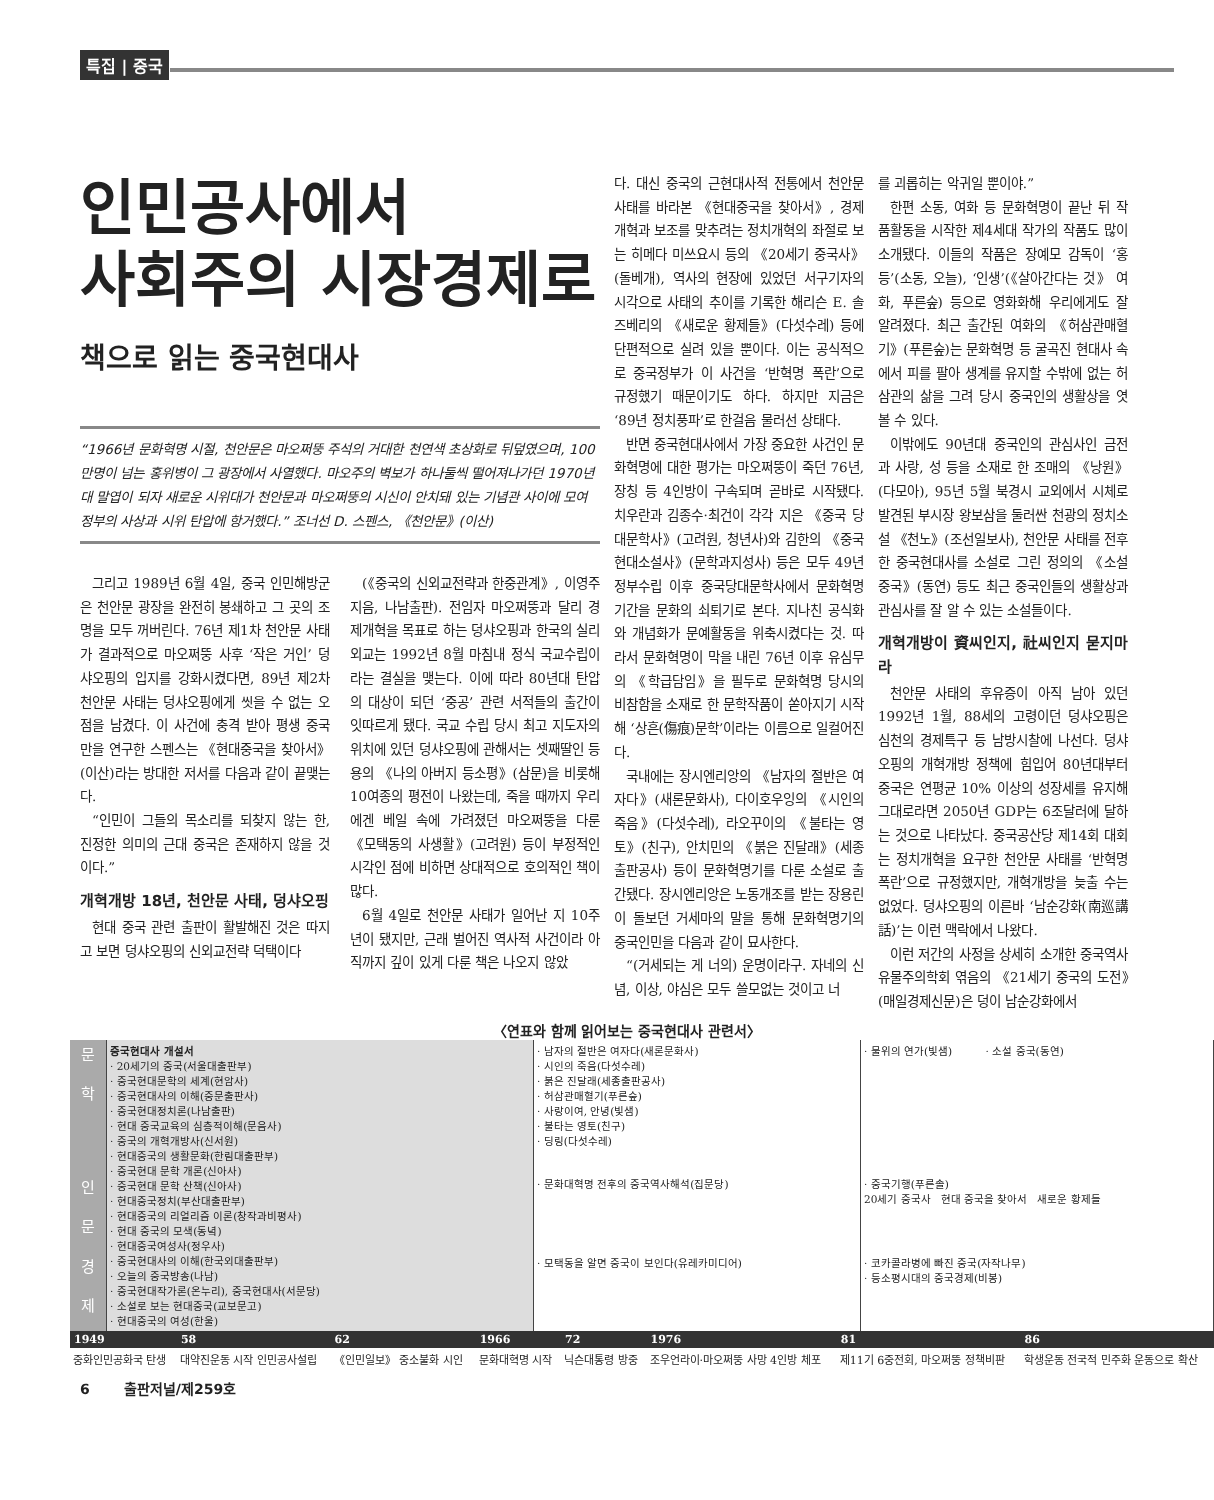특집 | 중국
인민공사에서
사회주의 시장경제로
책으로 읽는 중국현대사
“1966년 문화혁명 시절, 천안문은 마오쩌뚱 주석의 거대한 천연색 초상화로 뒤덮였으며, 100만명이 넘는 홍위병이 그 광장에서 사열했다. 마오주의 벽보가 하나둘씩 떨어져나가던 1970년대 말엽이 되자 새로운 시위대가 천안문과 마오쩌뚱의 시신이 안치돼 있는 기념관 사이에 모여 정부의 사상과 시위 탄압에 항거했다.” 조너선 D. 스펜스, 《천안문》(이산)
그리고 1989년 6월 4일, 중국 인민해방군은 천안문 광장을 완전히 봉쇄하고 그 곳의 조명을 모두 꺼버린다. 76년 제1차 천안문 사태가 결과적으로 마오쩌뚱 사후 ‘작은 거인’ 덩샤오핑의 입지를 강화시켰다면, 89년 제2차 천안문 사태는 덩샤오핑에게 씻을 수 없는 오점을 남겼다. 이 사건에 충격 받아 평생 중국만을 연구한 스펜스는 《현대중국을 찾아서》(이산)라는 방대한 저서를 다음과 같이 끝맺는다.
“인민이 그들의 목소리를 되찾지 않는 한, 진정한 의미의 근대 중국은 존재하지 않을 것이다.”
개혁개방 18년, 천안문 사태, 덩샤오핑
현대 중국 관련 출판이 활발해진 것은 따지고 보면 덩샤오핑의 신외교전략 덕택이다
(《중국의 신외교전략과 한중관계》, 이영주 지음, 나남출판). 전임자 마오쩌뚱과 달리 경제개혁을 목표로 하는 덩샤오핑과 한국의 실리외교는 1992년 8월 마침내 정식 국교수립이라는 결실을 맺는다. 이에 따라 80년대 탄압의 대상이 되던 ‘중공’ 관련 서적들의 출간이 잇따르게 됐다. 국교 수립 당시 최고 지도자의 위치에 있던 덩샤오핑에 관해서는 셋째딸인 등용의 《나의 아버지 등소평》(삼문)을 비롯해 10여종의 평전이 나왔는데, 죽을 때까지 우리에겐 베일 속에 가려졌던 마오쩌뚱을 다룬 《모택동의 사생활》(고려원) 등이 부정적인 시각인 점에 비하면 상대적으로 호의적인 책이 많다.
6월 4일로 천안문 사태가 일어난 지 10주년이 됐지만, 근래 벌어진 역사적 사건이라 아직까지 깊이 있게 다룬 책은 나오지 않았
다. 대신 중국의 근현대사적 전통에서 천안문 사태를 바라본 《현대중국을 찾아서》, 경제개혁과 보조를 맞추려는 정치개혁의 좌절로 보는 히메다 미쓰요시 등의 《20세기 중국사》(돌베개), 역사의 현장에 있었던 서구기자의 시각으로 사태의 추이를 기록한 해리슨 E. 솔즈베리의 《새로운 황제들》(다섯수레) 등에 단편적으로 실려 있을 뿐이다. 이는 공식적으로 중국정부가 이 사건을 ‘반혁명 폭란’으로 규정했기 때문이기도 하다. 하지만 지금은 ‘89년 정치풍파’로 한걸음 물러선 상태다.
반면 중국현대사에서 가장 중요한 사건인 문화혁명에 대한 평가는 마오쩌뚱이 죽던 76년, 장칭 등 4인방이 구속되며 곧바로 시작됐다. 치우란과 김종수·최건이 각각 지은 《중국 당대문학사》(고려원, 청년사)와 김한의 《중국 현대소설사》(문학과지성사) 등은 모두 49년 정부수립 이후 중국당대문학사에서 문화혁명 기간을 문화의 쇠퇴기로 본다. 지나친 공식화와 개념화가 문예활동을 위축시켰다는 것. 따라서 문화혁명이 막을 내린 76년 이후 유심무의 《학급담임》을 필두로 문화혁명 당시의 비참함을 소재로 한 문학작품이 쏟아지기 시작해 ‘상흔(傷痕)문학’이라는 이름으로 일컬어진다.
국내에는 장시엔리앙의 《남자의 절반은 여자다》(새론문화사), 다이호우잉의 《시인의 죽음》(다섯수레), 라오꾸이의 《불타는 영토》(친구), 안치민의 《붉은 진달래》(세종출판공사) 등이 문화혁명기를 다룬 소설로 출간됐다. 장시엔리앙은 노동개조를 받는 장용린이 돌보던 거세마의 말을 통해 문화혁명기의 중국인민을 다음과 같이 묘사한다.
“(거세되는 게 너의) 운명이라구. 자네의 신념, 이상, 야심은 모두 쓸모없는 것이고 너
를 괴롭히는 악귀일 뿐이야.”
한편 소동, 여화 등 문화혁명이 끝난 뒤 작품활동을 시작한 제4세대 작가의 작품도 많이 소개됐다. 이들의 작품은 장예모 감독이 ‘홍등’(소동, 오늘), ‘인생’(《살아간다는 것》 여화, 푸른숲) 등으로 영화화해 우리에게도 잘 알려졌다. 최근 출간된 여화의 《허삼관매혈기》(푸른숲)는 문화혁명 등 굴곡진 현대사 속에서 피를 팔아 생계를 유지할 수밖에 없는 허삼관의 삶을 그려 당시 중국인의 생활상을 엿볼 수 있다.
이밖에도 90년대 중국인의 관심사인 금전과 사랑, 성 등을 소재로 한 조매의 《낭원》(다모아), 95년 5월 북경시 교외에서 시체로 발견된 부시장 왕보삼을 둘러싼 천광의 정치소설 《천노》(조선일보사), 천안문 사태를 전후한 중국현대사를 소설로 그린 정의의 《소설 중국》(동연) 등도 최근 중국인들의 생활상과 관심사를 잘 알 수 있는 소설들이다.
개혁개방이 資씨인지, 社씨인지 묻지마라
천안문 사태의 후유증이 아직 남아 있던 1992년 1월, 88세의 고령이던 덩샤오핑은 심천의 경제특구 등 남방시찰에 나선다. 덩샤오핑의 개혁개방 정책에 힘입어 80년대부터 중국은 연평균 10% 이상의 성장세를 유지해 그대로라면 2050년 GDP는 6조달러에 달하는 것으로 나타났다. 중국공산당 제14회 대회는 정치개혁을 요구한 천안문 사태를 ‘반혁명 폭란’으로 규정했지만, 개혁개방을 늦출 수는 없었다. 덩샤오핑의 이른바 ‘남순강화(南巡講話)’는 이런 맥락에서 나왔다.
이런 저간의 사정을 상세히 소개한 중국역사유물주의학회 엮음의 《21세기 중국의 도전》(매일경제신문)은 덩이 남순강화에서
〈연표와 함께 읽어보는 중국현대사 관련서〉
| 문 학 | 중국현대사 개설서 · 20세기의 중국(서울대출판부) · 중국현대문학의 세계(현암사) · 중국현대사의 이해(중문출판사) · 중국현대정치론(나남출판) · 현대 중국교육의 심층적이해(문음사) · 중국의 개혁개방사(신서원) · 현대중국의 생활문화(한림대출판부) · 중국현대 문학 개론(신아사) · 중국현대 문학 산책(신아사) · 현대중국정치(부산대출판부) · 현대중국의 리얼리즘 이론(창작과비평사) · 현대 중국의 모색(동녘) · 현대중국여성사(정우사) · 중국현대사의 이해(한국외대출판부) · 오늘의 중국방송(나남) · 중국현대작가론(온누리), 중국현대사(서문당) · 소설로 보는 현대중국(교보문고) · 현대중국의 여성(한울) | · 남자의 절반은 여자다(새론문화사) · 시인의 죽음(다섯수레) · 붉은 진달래(세종출판공사) · 허삼관매혈기(푸른숲) · 사랑이여, 안녕(빛샘) · 불타는 영토(친구) · 딩링(다섯수레) | · 물위의 연가(빛샘) · 소설 중국(동연) |
| 인 문 | | · 문화대혁명 전후의 중국역사해석(집문당) | · 중국기행(푸른솔) 20세기 중국사 현대 중국을 찾아서 새로운 황제들 |
| 경 제 | | · 모택동을 알면 중국이 보인다(유레카미디어) | · 코카콜라병에 빠진 중국(자작나무) · 등소평시대의 중국경제(비봉) |
| 1949 | 58 | 62 | 1966 | 72 | 1976 | 81 | 86 |
| 중화인민공화국 탄생 | 대약진운동 시작 인민공사설립 | 《인민일보》 중소불화 시인 | 문화대혁명 시작 | 닉슨대통령 방중 | 조우언라이·마오쩌뚱 사망 4인방 체포 | 제11기 6중전회, 마오쩌뚱 정책비판 | 학생운동 전국적 민주화 운동으로 확산 |
6 출판저널/제259호